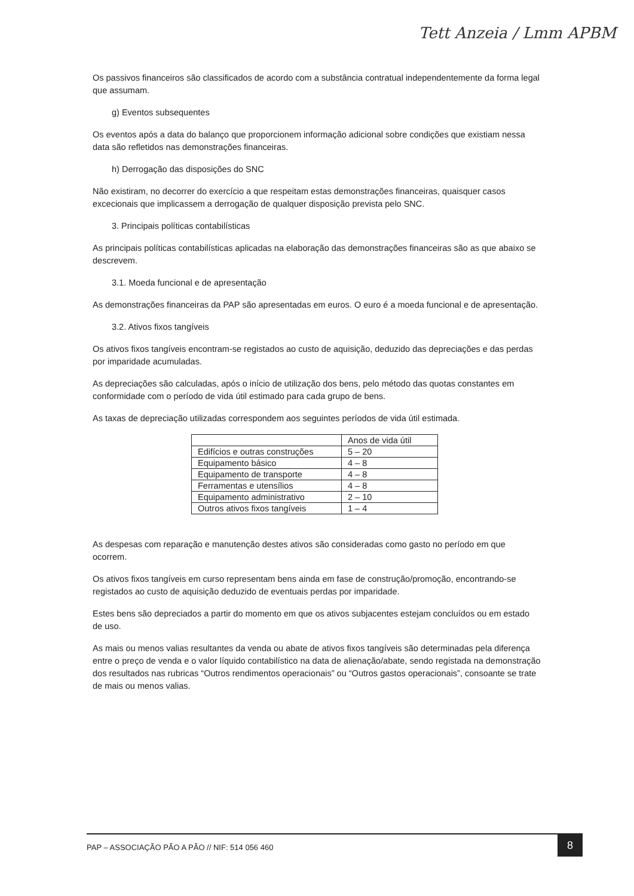Tett Anzeia / Lmm APBM
Os passivos financeiros são classificados de acordo com a substância contratual independentemente da forma legal que assumam.
g) Eventos subsequentes
Os eventos após a data do balanço que proporcionem informação adicional sobre condições que existiam nessa data são refletidos nas demonstrações financeiras.
h) Derrogação das disposições do SNC
Não existiram, no decorrer do exercício a que respeitam estas demonstrações financeiras, quaisquer casos excecionais que implicassem a derrogação de qualquer disposição prevista pelo SNC.
3. Principais políticas contabilísticas
As principais políticas contabilísticas aplicadas na elaboração das demonstrações financeiras são as que abaixo se descrevem.
3.1. Moeda funcional e de apresentação
As demonstrações financeiras da PAP são apresentadas em euros. O euro é a moeda funcional e de apresentação.
3.2. Ativos fixos tangíveis
Os ativos fixos tangíveis encontram-se registados ao custo de aquisição, deduzido das depreciações e das perdas por imparidade acumuladas.
As depreciações são calculadas, após o início de utilização dos bens, pelo método das quotas constantes em conformidade com o período de vida útil estimado para cada grupo de bens.
As taxas de depreciação utilizadas correspondem aos seguintes períodos de vida útil estimada.
| | Anos de vida útil |
| Edifícios e outras construções | 5 – 20 |
| Equipamento básico | 4 – 8 |
| Equipamento de transporte | 4 – 8 |
| Ferramentas e utensílios | 4 – 8 |
| Equipamento administrativo | 2 – 10 |
| Outros ativos fixos tangíveis | 1 – 4 |
As despesas com reparação e manutenção destes ativos são consideradas como gasto no período em que ocorrem.
Os ativos fixos tangíveis em curso representam bens ainda em fase de construção/promoção, encontrando-se registados ao custo de aquisição deduzido de eventuais perdas por imparidade.
Estes bens são depreciados a partir do momento em que os ativos subjacentes estejam concluídos ou em estado de uso.
As mais ou menos valias resultantes da venda ou abate de ativos fixos tangíveis são determinadas pela diferença entre o preço de venda e o valor líquido contabilístico na data de alienação/abate, sendo registada na demonstração dos resultados nas rubricas “Outros rendimentos operacionais” ou “Outros gastos operacionais”, consoante se trate de mais ou menos valias.
PAP – ASSOCIAÇÃO PÃO A PÃO // NIF: 514 056 460 8